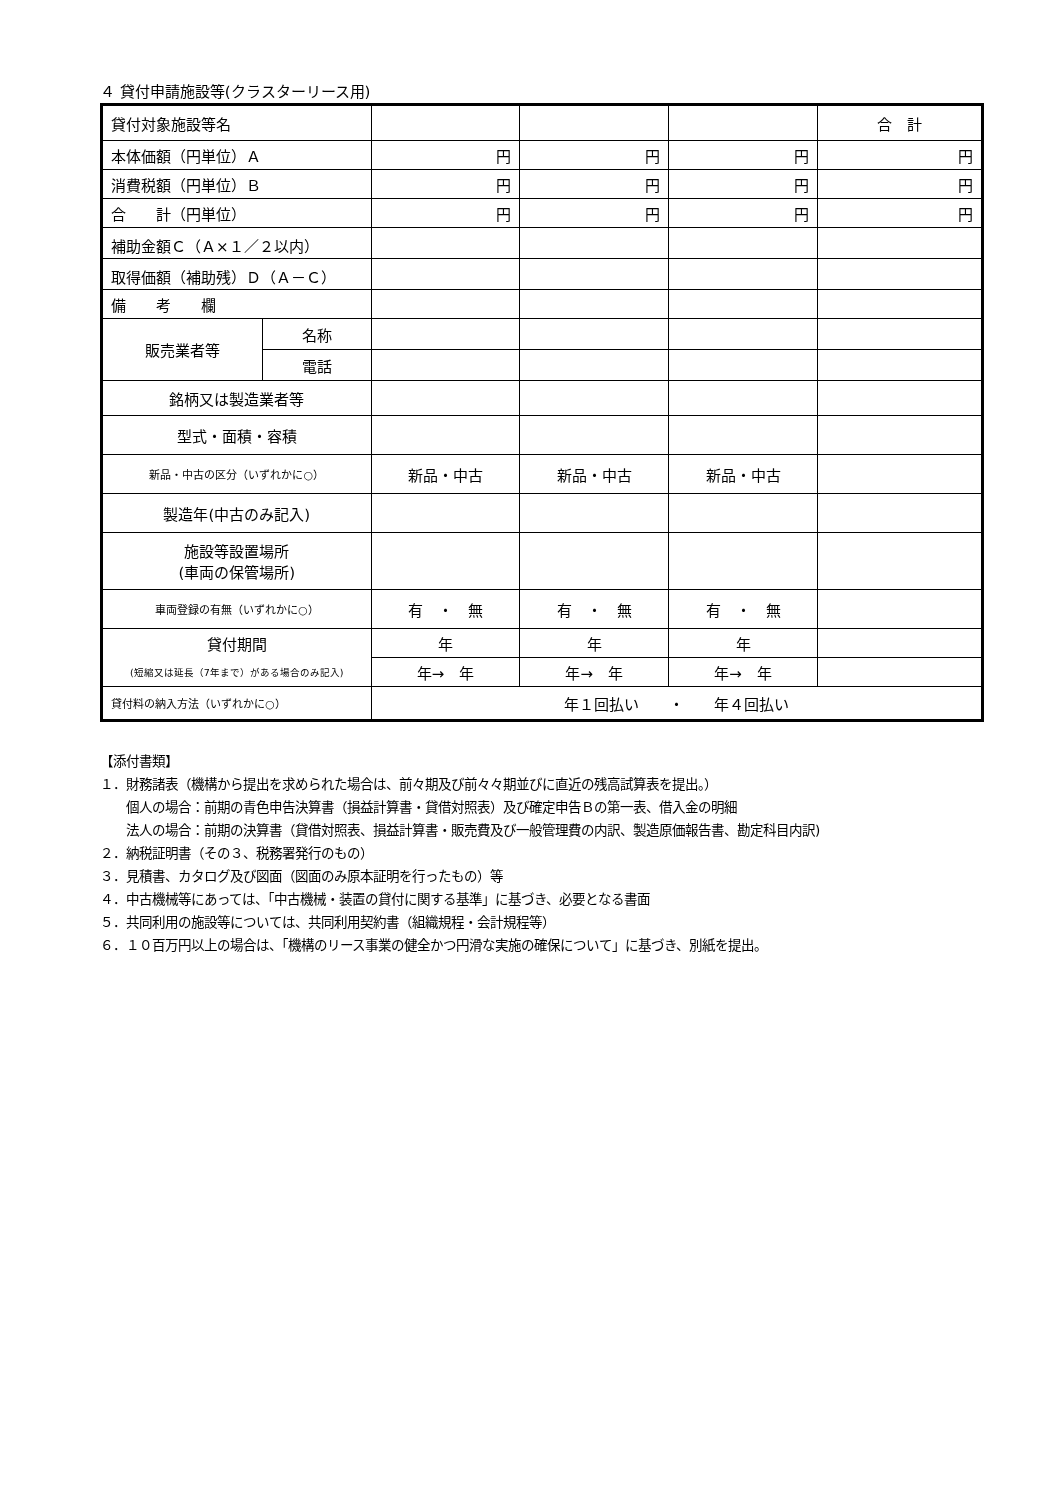４ 貸付申請施設等(クラスターリース用)
| 貸付対象施設等名 | | | | | 合 計 |
| 本体価額（円単位）Ａ | | 円 | 円 | 円 | 円 |
| 消費税額（円単位）Ｂ | | 円 | 円 | 円 | 円 |
| 合 計（円単位） | | 円 | 円 | 円 | 円 |
| 補助金額Ｃ（Ａ×１／２以内） | | | | | |
| 取得価額（補助残）Ｄ（Ａ－Ｃ） | | | | | |
| 備 考 欄 | | | | | |
| 販売業者等 | 名称 | | | | |
| | 電話 | | | | |
| 銘柄又は製造業者等 | | | | | |
| 型式・面積・容積 | | | | | |
| 新品・中古の区分（いずれかに○） | | 新品・中古 | 新品・中古 | 新品・中古 | |
| 製造年(中古のみ記入) | | | | | |
| 施設等設置場所 (車両の保管場所) | | | | | |
| 車両登録の有無（いずれかに○） | | 有 ・ 無 | 有 ・ 無 | 有 ・ 無 | |
| 貸付期間 | | 年 | 年 | 年 | |
| (短縮又は延長（7年まで）がある場合のみ記入) | | 年→ 年 | 年→ 年 | 年→ 年 | |
| 貸付料の納入方法（いずれかに○） | | 年１回払い ・ 年４回払い | | | |
【添付書類】
１．財務諸表（機構から提出を求められた場合は、前々期及び前々々期並びに直近の残高試算表を提出。）
個人の場合：前期の青色申告決算書（損益計算書・貸借対照表）及び確定申告Ｂの第一表、借入金の明細
法人の場合：前期の決算書（貸借対照表、損益計算書・販売費及び一般管理費の内訳、製造原価報告書、勘定科目内訳)
２．納税証明書（その３、税務署発行のもの）
３．見積書、カタログ及び図面（図面のみ原本証明を行ったもの）等
４．中古機械等にあっては、「中古機械・装置の貸付に関する基準」に基づき、必要となる書面
５．共同利用の施設等については、共同利用契約書（組織規程・会計規程等）
６．１０百万円以上の場合は、「機構のリース事業の健全かつ円滑な実施の確保について」に基づき、別紙を提出。